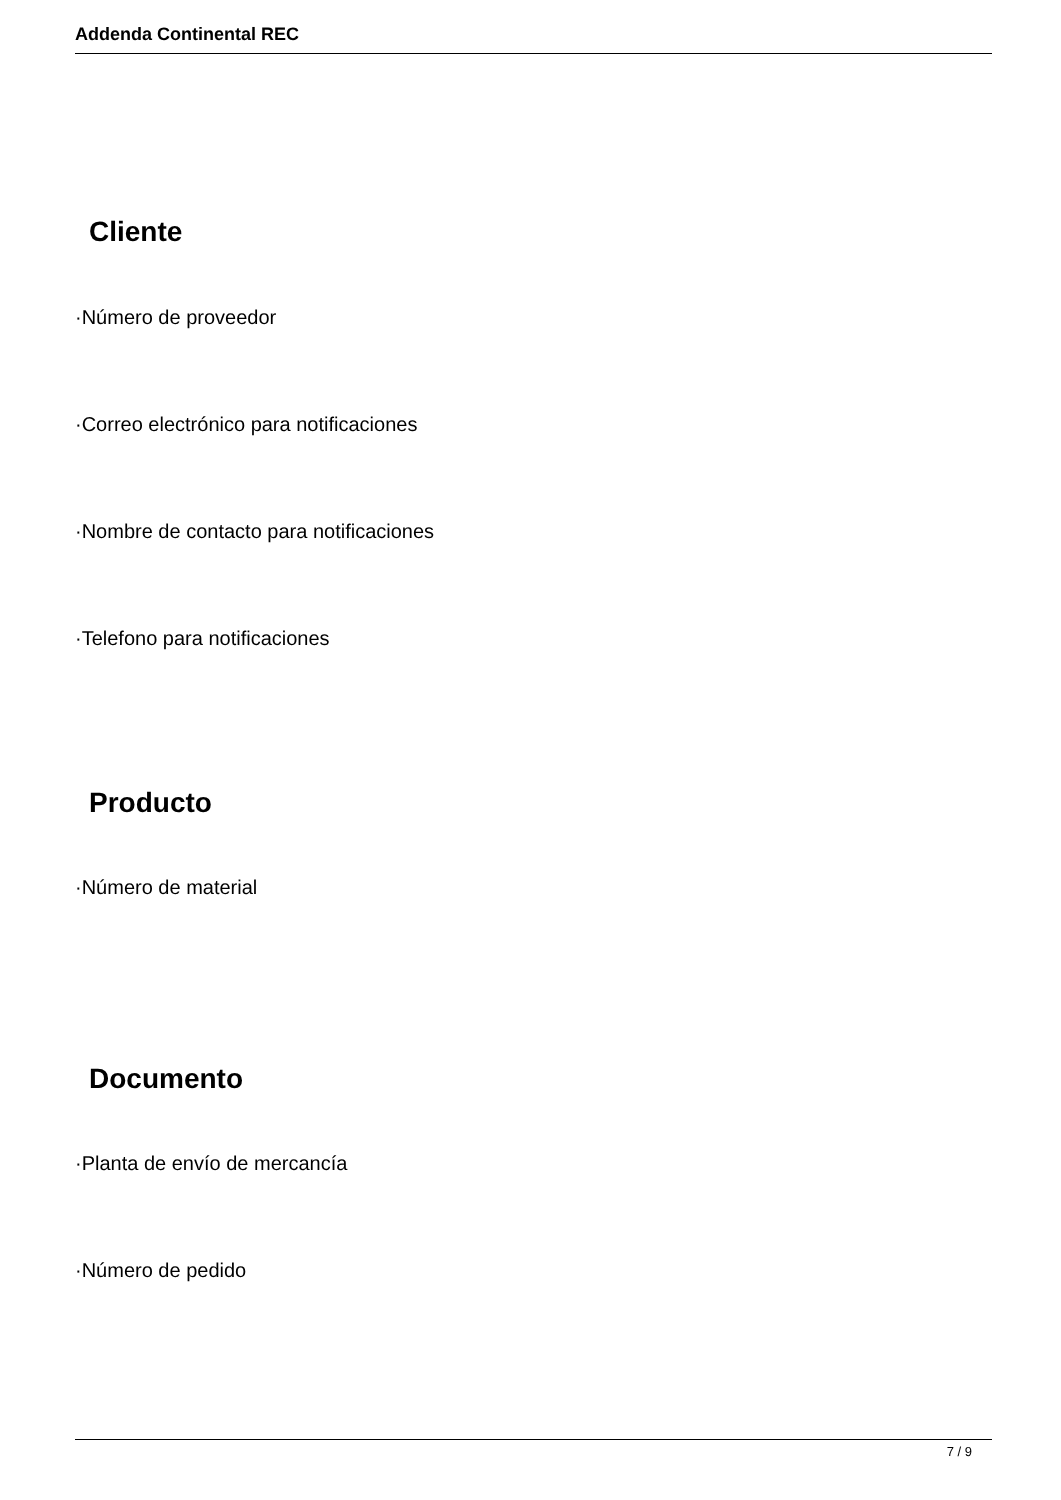Addenda Continental REC
Cliente
·Número de proveedor
·Correo electrónico para notificaciones
·Nombre de contacto para notificaciones
·Telefono para notificaciones
Producto
·Número de material
Documento
·Planta de envío de mercancía
·Número de pedido
7 / 9